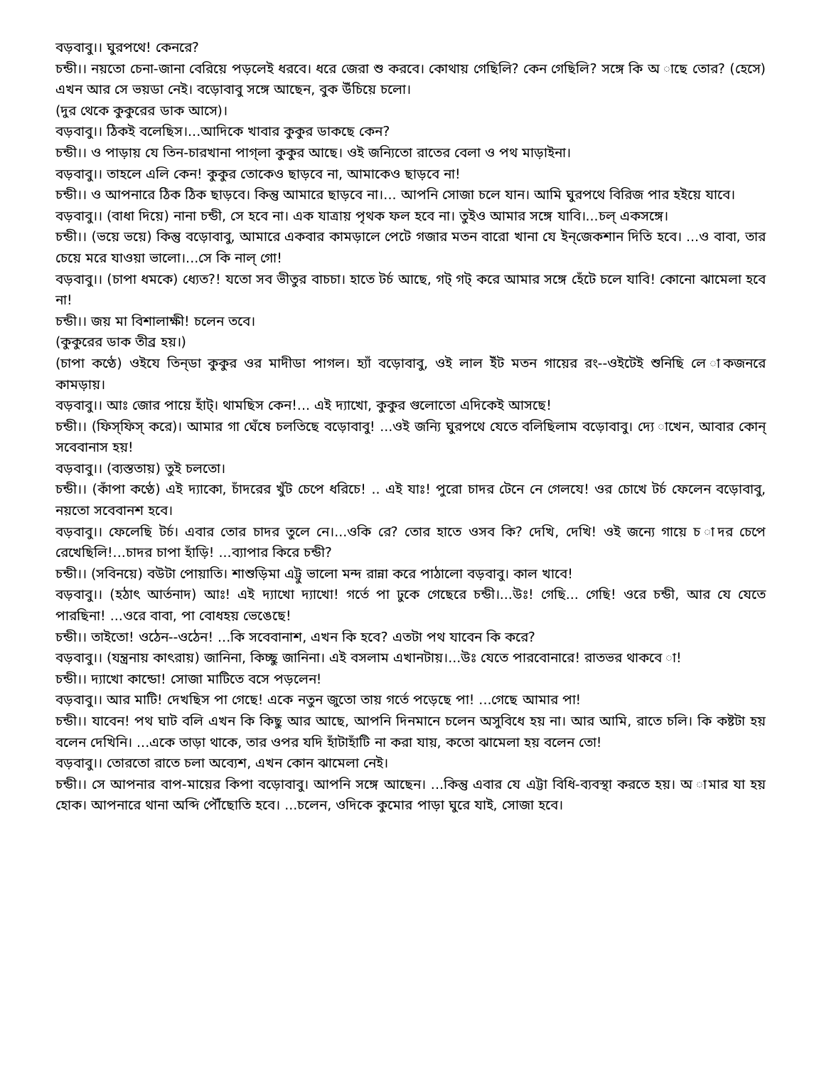বড়বাবু।। ঘুরপথে! কেনরে?
চন্ডী।। নয়তো চেনা-জানা বেরিয়ে পড়লেই ধরবে। ধরে জেরা শু করবে। কোথায় গেছিলি? কেন গেছিলি? সঙ্গে কি অ াছে তোর? (হেসে) এখন আর সে ভয়ডা নেই। বড়োবাবু সঙ্গে আছেন, বুক উঁচিয়ে চলো।
(দুর থেকে কুকুরের ডাক আসে)।
বড়বাবু।। ঠিকই বলেছিস।...আদিকে খাবার কুকুর ডাকছে কেন?
চন্ডী।। ও পাড়ায় যে তিন-চারখানা পাগ্‌লা কুকুর আছে। ওই জন্যিতো রাতের বেলা ও পথ মাড়াইনা।
বড়বাবু।। তাহলে এলি কেন! কুকুর তোকেও ছাড়বে না, আমাকেও ছাড়বে না!
চন্ডী।। ও আপনারে ঠিক ঠিক ছাড়বে। কিন্তু আমারে ছাড়বে না।... আপনি সোজা চলে যান। আমি ঘুরপথে বিরিজ পার হইয়ে যাবে।
বড়বাবু।। (বাধা দিয়ে) নানা চন্ডী, সে হবে না। এক যাত্রায় পৃথক ফল হবে না। তুইও আমার সঙ্গে যাবি।...চল্‌ একসঙ্গে।
চন্ডী।। (ভয়ে ভয়ে) কিন্তু বড়োবাবু, আমারে একবার কামড়ালে পেটে গজার মতন বারো খানা যে ইন্‌জেকশান দিতি হবে। ...ও বাবা, তার চেয়ে মরে যাওয়া ভালো।...সে কি নাল্‌ গো!
বড়বাবু।। (চাপা ধমকে) ধ্যেত?! যতো সব ভীতুর বাচচা। হাতে টর্চ আছে, গট্‌ গট্‌ করে আমার সঙ্গে হেঁটে চলে যাবি! কোনো ঝামেলা হবে না!
চন্ডী।। জয় মা বিশালাক্ষী! চলেন তবে।
(কুকুরের ডাক তীব্র হয়।)
(চাপা কণ্ঠে) ওইযে তিন্‌ডা কুকুর ওর মাদীডা পাগল। হ্যাঁ বড়োবাবু, ওই লাল ইঁট মতন গায়ের রং--ওইটেই শুনিছি লে াকজনরে কামড়ায়।
বড়বাবু।। আঃ জোর পায়ে হাঁট্‌। থামছিস কেন!... এই দ্যাখো, কুকুর গুলোতো এদিকেই আসছে!
চন্ডী।। (ফিস্‌ফিস্‌ করে)। আমার গা ঘেঁষে চলতিছে বড়োবাবু! ...ওই জন্যি ঘুরপথে যেতে বলিছিলাম বড়োবাবু। দ্যে াখেন, আবার কোন্‌ সবেবানাস হয়!
বড়বাবু।। (ব্যস্ততায়) তুই চলতো।
চন্ডী।। (কাঁপা কণ্ঠে) এই দ্যাকো, চাঁদরের খুঁট চেপে ধরিচে! .. এই যাঃ! পুরো চাদর টেনে নে গেলযে! ওর চোখে টর্চ ফেলেন বড়োবাবু, নয়তো সবেবানশ হবে।
বড়বাবু।। ফেলেছি টর্চ। এবার তোর চাদর তুলে নে।...ওকি রে? তোর হাতে ওসব কি? দেখি, দেখি! ওই জন্যে গায়ে চ াদর চেপে রেখেছিলি!...চাদর চাপা হাঁড়ি! ...ব্যাপার কিরে চন্ডী?
চন্ডী।। (সবিনয়ে) বউটা পোয়াতি। শাশুড়িমা এট্টু ভালো মন্দ রান্না করে পাঠালো বড়বাবু। কাল খাবে!
বড়বাবু।। (হঠাৎ আর্তনাদ) আঃ! এই দ্যাখো দ্যাখো! গর্তে পা ঢুকে গেছেরে চন্ডী।...উঃ! গেছি... গেছি! ওরে চন্ডী, আর যে যেতে পারছিনা! ...ওরে বাবা, পা বোধহয় ভেঙেছে!
চন্ডী।। তাইতো! ওঠেন--ওঠেন! ...কি সবেবানাশ, এখন কি হবে? এতটা পথ যাবেন কি করে?
বড়বাবু।। (যন্ত্রনায় কাৎরায়) জানিনা, কিচ্ছু জানিনা। এই বসলাম এখানটায়।...উঃ যেতে পারবোনারে! রাতভর থাকবে া!
চন্ডী।। দ্যাখো কান্ডো! সোজা মাটিতে বসে পড়লেন!
বড়বাবু।। আর মাটি! দেখছিস পা গেছে! একে নতুন জুতো তায় গর্তে পড়েছে পা! ...গেছে আমার পা!
চন্ডী।। যাবেন! পথ ঘাট বলি এখন কি কিছু আর আছে, আপনি দিনমানে চলেন অসুবিধে হয় না। আর আমি, রাতে চলি। কি কষ্টটা হয় বলেন দেখিনি। ...একে তাড়া থাকে, তার ওপর যদি হাঁটাহাঁটি না করা যায়, কতো ঝামেলা হয় বলেন তো!
বড়বাবু।। তোরতো রাতে চলা অব্যেশ, এখন কোন ঝামেলা নেই।
চন্ডী।। সে আপনার বাপ-মায়ের কিপা বড়োবাবু। আপনি সঙ্গে আছেন। ...কিন্তু এবার যে এট্টা বিধি-ব্যবস্থা করতে হয়। অ ামার যা হয় হোক। আপনারে থানা অব্দি পৌঁছোতি হবে। ...চলেন, ওদিকে কুমোর পাড়া ঘুরে যাই, সোজা হবে।